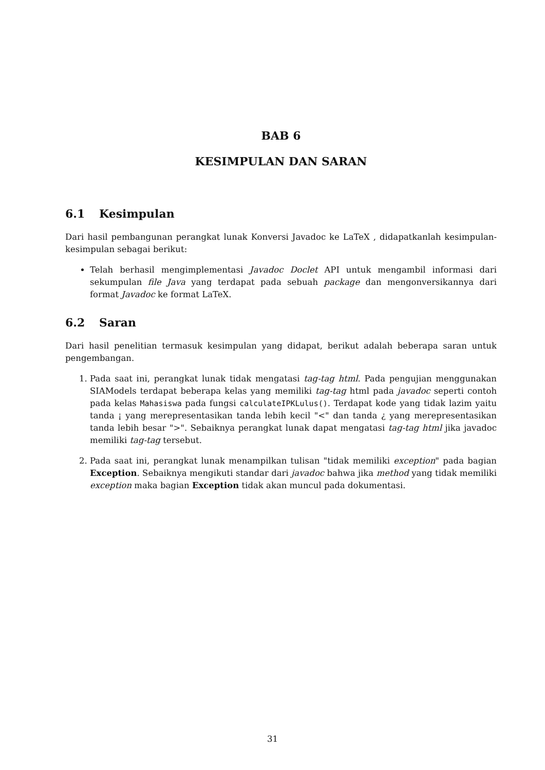BAB 6
KESIMPULAN DAN SARAN
6.1 Kesimpulan
Dari hasil pembangunan perangkat lunak Konversi Javadoc ke LaTeX , didapatkanlah kesimpulan-kesimpulan sebagai berikut:
Telah berhasil mengimplementasi Javadoc Doclet API untuk mengambil informasi dari sekumpulan file Java yang terdapat pada sebuah package dan mengonversikannya dari format Javadoc ke format LaTeX.
6.2 Saran
Dari hasil penelitian termasuk kesimpulan yang didapat, berikut adalah beberapa saran untuk pengembangan.
1. Pada saat ini, perangkat lunak tidak mengatasi tag-tag html. Pada pengujian menggunakan SIAModels terdapat beberapa kelas yang memiliki tag-tag html pada javadoc seperti contoh pada kelas Mahasiswa pada fungsi calculateIPKLulus(). Terdapat kode yang tidak lazim yaitu tanda ¡ yang merepresentasikan tanda lebih kecil "<" dan tanda ¿ yang merepresentasikan tanda lebih besar ">". Sebaiknya perangkat lunak dapat mengatasi tag-tag html jika javadoc memiliki tag-tag tersebut.
2. Pada saat ini, perangkat lunak menampilkan tulisan "tidak memiliki exception" pada bagian Exception. Sebaiknya mengikuti standar dari javadoc bahwa jika method yang tidak memiliki exception maka bagian Exception tidak akan muncul pada dokumentasi.
31